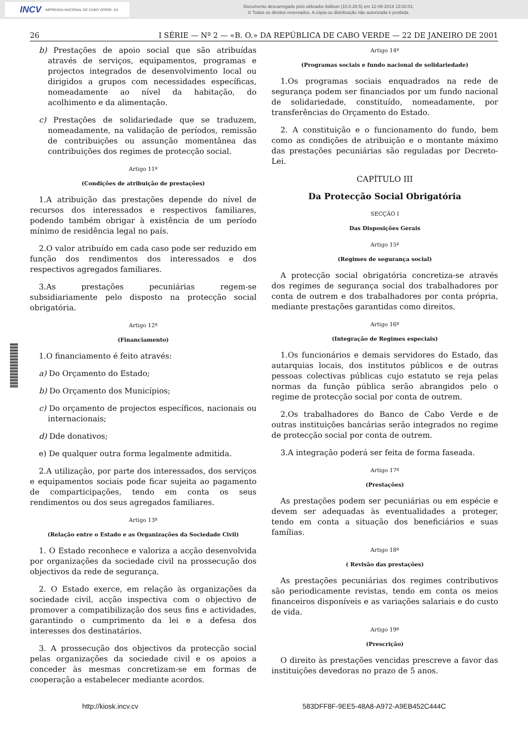INCV IMPRENSA NACIONAL DE CABO VERDE, SA
Documento descarregado pelo utilizador Adilson (10.0.28.5) em 12-08-2019 13:02:01.
© Todos os direitos reservados. A cópia ou distribuição não autorizada é proibida.
26 I SÉRIE — Nº 2 — «B. O.» DA REPÚBLICA DE CABO VERDE — 22 DE JANEIRO DE 2001
b) Prestações de apoio social que são atribuídas através de serviços, equipamentos, programas e projectos integrados de desenvolvimento local ou dirigidos a grupos com necessidades específicas, nomeadamente ao nível da habitação, do acolhimento e da alimentação.
c) Prestações de solidariedade que se traduzem, nomeadamente, na validação de períodos, remissão de contribuições ou assunção momentânea das contribuições dos regimes de protecção social.
Artigo 11º
(Condições de atribuição de prestações)
1.A atribuição das prestações depende do nível de recursos dos interessados e respectivos familiares, podendo também obrigar à existência de um período mínimo de residência legal no país.
2.O valor atribuído em cada caso pode ser reduzido em função dos rendimentos dos interessados e dos respectivos agregados familiares.
3.As prestações pecuniárias regem-se subsidiariamente pelo disposto na protecção social obrigatória.
Artigo 12º
(Financiamento)
1.O financiamento é feito através:
a) Do Orçamento do Estado;
b) Do Orçamento dos Municípios;
c) Do orçamento de projectos específicos, nacionais ou internacionais;
d) Dde donativos;
e) De qualquer outra forma legalmente admitida.
2.A utilização, por parte dos interessados, dos serviços e equipamentos sociais pode ficar sujeita ao pagamento de comparticipações, tendo em conta os seus rendimentos ou dos seus agregados familiares.
Artigo 13º
(Relação entre o Estado e as Organizações da Sociedade Civil)
1. O Estado reconhece e valoriza a acção desenvolvida por organizações da sociedade civil na prossecução dos objectivos da rede de segurança.
2. O Estado exerce, em relação às organizações da sociedade civil, acção inspectiva com o objectivo de promover a compatibilização dos seus fins e actividades, garantindo o cumprimento da lei e a defesa dos interesses dos destinatários.
3. A prossecução dos objectivos da protecção social pelas organizações da sociedade civil e os apoios a conceder às mesmas concretizam-se em formas de cooperação a estabelecer mediante acordos.
Artigo 14º
(Programas sociais e fundo nacional de solidariedade)
1.Os programas sociais enquadrados na rede de segurança podem ser financiados por um fundo nacional de solidariedade, constituído, nomeadamente, por transferências do Orçamento do Estado.
2. A constituição e o funcionamento do fundo, bem como as condições de atribuição e o montante máximo das prestações pecuniárias são reguladas por Decreto-Lei.
CAPÍTULO III
Da Protecção Social Obrigatória
SECÇÃO I
Das Disposições Gerais
Artigo 15º
(Regimes de segurança social)
A protecção social obrigatória concretiza-se através dos regimes de segurança social dos trabalhadores por conta de outrem e dos trabalhadores por conta própria, mediante prestações garantidas como direitos.
Artigo 16º
(Integração de Regimes especiais)
1.Os funcionários e demais servidores do Estado, das autarquias locais, dos institutos públicos e de outras pessoas colectivas públicas cujo estatuto se reja pelas normas da função pública serão abrangidos pelo o regime de protecção social por conta de outrem.
2.Os trabalhadores do Banco de Cabo Verde e de outras instituições bancárias serão integrados no regime de protecção social por conta de outrem.
3.A integração poderá ser feita de forma faseada.
Artigo 17º
(Prestações)
As prestações podem ser pecuniárias ou em espécie e devem ser adequadas às eventualidades a proteger, tendo em conta a situação dos beneficiários e suas famílias.
Artigo 18º
( Revisão das prestações)
As prestações pecuniárias dos regimes contributivos são periodicamente revistas, tendo em conta os meios financeiros disponíveis e as variações salariais e do custo de vida.
Artigo 19º
(Prescrição)
O direito às prestações vencidas prescreve a favor das instituições devedoras no prazo de 5 anos.
http://kiosk.incv.cv 583DFF8F-9EE5-48A8-A972-A9EB452C444C